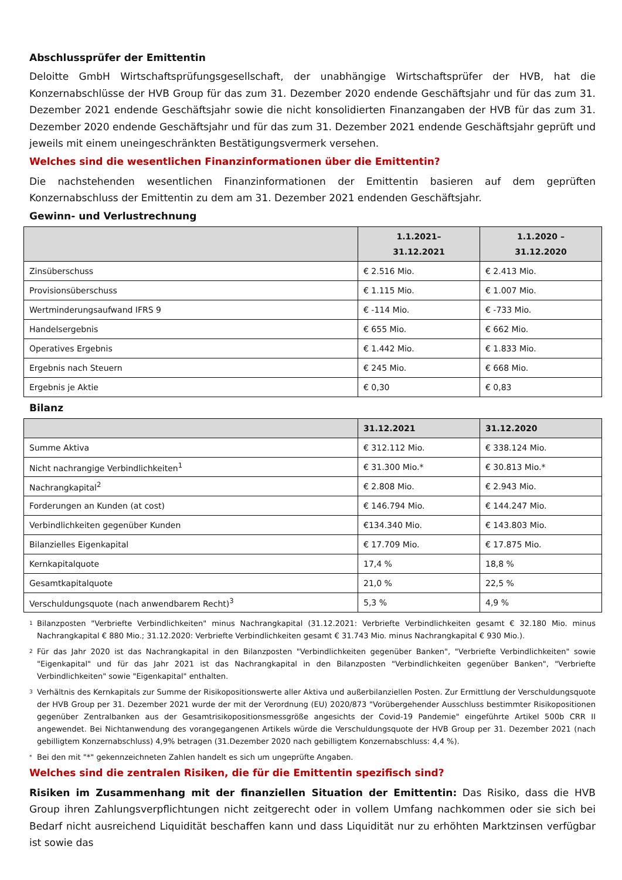Abschlussprüfer der Emittentin
Deloitte GmbH Wirtschaftsprüfungsgesellschaft, der unabhängige Wirtschaftsprüfer der HVB, hat die Konzernabschlüsse der HVB Group für das zum 31. Dezember 2020 endende Geschäftsjahr und für das zum 31. Dezember 2021 endende Geschäftsjahr sowie die nicht konsolidierten Finanzangaben der HVB für das zum 31. Dezember 2020 endende Geschäftsjahr und für das zum 31. Dezember 2021 endende Geschäftsjahr geprüft und jeweils mit einem uneingeschränkten Bestätigungsvermerk versehen.
Welches sind die wesentlichen Finanzinformationen über die Emittentin?
Die nachstehenden wesentlichen Finanzinformationen der Emittentin basieren auf dem geprüften Konzernabschluss der Emittentin zu dem am 31. Dezember 2021 endenden Geschäftsjahr.
Gewinn- und Verlustrechnung
| | 1.1.2021– 31.12.2021 | 1.1.2020 – 31.12.2020 |
| --- | --- | --- |
| Zinsüberschuss | € 2.516 Mio. | € 2.413 Mio. |
| Provisionsüberschuss | € 1.115 Mio. | € 1.007 Mio. |
| Wertminderungsaufwand IFRS 9 | € -114 Mio. | € -733 Mio. |
| Handelsergebnis | € 655 Mio. | € 662 Mio. |
| Operatives Ergebnis | € 1.442 Mio. | € 1.833 Mio. |
| Ergebnis nach Steuern | € 245 Mio. | € 668 Mio. |
| Ergebnis je Aktie | € 0,30 | € 0,83 |
Bilanz
| | 31.12.2021 | 31.12.2020 |
| --- | --- | --- |
| Summe Aktiva | € 312.112 Mio. | € 338.124 Mio. |
| Nicht nachrangige Verbindlichkeiten<sup>1</sup> | € 31.300 Mio.* | € 30.813 Mio.* |
| Nachrangkapital<sup>2</sup> | € 2.808 Mio. | € 2.943 Mio. |
| Forderungen an Kunden (at cost) | € 146.794 Mio. | € 144.247 Mio. |
| Verbindlichkeiten gegenüber Kunden | €134.340 Mio. | € 143.803 Mio. |
| Bilanzielles Eigenkapital | € 17.709 Mio. | € 17.875 Mio. |
| Kernkapitalquote | 17,4 % | 18,8 % |
| Gesamtkapitalquote | 21,0 % | 22,5 % |
| Verschuldungsquote (nach anwendbarem Recht)<sup>3</sup> | 5,3 % | 4,9 % |
1
Bilanzposten "Verbriefte Verbindlichkeiten" minus Nachrangkapital (31.12.2021: Verbriefte Verbindlichkeiten gesamt € 32.180 Mio. minus Nachrangkapital € 880 Mio.; 31.12.2020: Verbriefte Verbindlichkeiten gesamt € 31.743 Mio. minus Nachrangkapital € 930 Mio.).
2
Für das Jahr 2020 ist das Nachrangkapital in den Bilanzposten "Verbindlichkeiten gegenüber Banken", "Verbriefte Verbindlichkeiten" sowie "Eigenkapital" und für das Jahr 2021 ist das Nachrangkapital in den Bilanzposten "Verbindlichkeiten gegenüber Banken", "Verbriefte Verbindlichkeiten" sowie "Eigenkapital" enthalten.
3
Verhältnis des Kernkapitals zur Summe der Risikopositionswerte aller Aktiva und außerbilanziellen Posten. Zur Ermittlung der Verschuldungsquote der HVB Group per 31. Dezember 2021 wurde der mit der Verordnung (EU) 2020/873 "Vorübergehender Ausschluss bestimmter Risikopositionen gegenüber Zentralbanken aus der Gesamtrisikopositionsmessgröße angesichts der Covid-19 Pandemie" eingeführte Artikel 500b CRR II angewendet. Bei Nichtanwendung des vorangegangenen Artikels würde die Verschuldungsquote der HVB Group per 31. Dezember 2021 (nach gebilligtem Konzernabschluss) 4,9% betragen (31.Dezember 2020 nach gebilligtem Konzernabschluss: 4,4 %).
*
Bei den mit "*" gekennzeichneten Zahlen handelt es sich um ungeprüfte Angaben.
Welches sind die zentralen Risiken, die für die Emittentin spezifisch sind?
Risiken im Zusammenhang mit der finanziellen Situation der Emittentin: Das Risiko, dass die HVB Group ihren Zahlungsverpflichtungen nicht zeitgerecht oder in vollem Umfang nachkommen oder sie sich bei Bedarf nicht ausreichend Liquidität beschaffen kann und dass Liquidität nur zu erhöhten Marktzinsen verfügbar ist sowie das